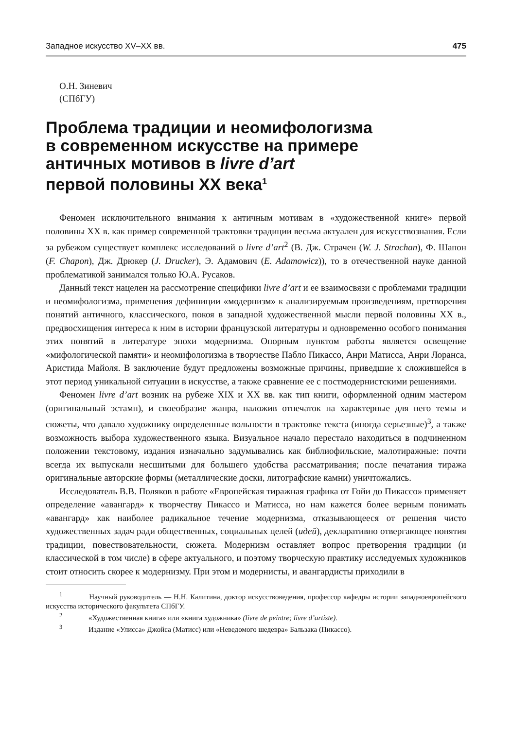Западное искусство XV–XX вв. 475
О.Н. Зиневич
(СПбГУ)
Проблема традиции и неомифологизма
в современном искусстве на примере
античных мотивов в livre d’art
первой половины XX века<sup>1</sup>
Феномен исключительного внимания к античным мотивам в «художественной книге» первой половины XX в. как пример современной трактовки традиции весьма актуален для искусствознания. Если за рубежом существует комплекс исследований о livre d’art<sup>2</sup> (В. Дж. Страчен (W. J. Strachan), Ф. Шапон (F. Chapon), Дж. Дрюкер (J. Drucker), Э. Адамович (E. Adamowicz)), то в отечественной науке данной проблематикой занимался только Ю.А. Русаков.
Данный текст нацелен на рассмотрение специфики livre d’art и ее взаимосвязи с проблемами традиции и неомифологизма, применения дефиниции «модернизм» к анализируемым произведениям, претворения понятий античного, классического, покоя в западной художественной мысли первой половины XX в., предвосхищения интереса к ним в истории французской литературы и одновременно особого понимания этих понятий в литературе эпохи модернизма. Опорным пунктом работы является освещение «мифологической памяти» и неомифологизма в творчестве Пабло Пикассо, Анри Матисса, Анри Лоранса, Аристида Майоля. В заключение будут предложены возможные причины, приведшие к сложившейся в этот период уникальной ситуации в искусстве, а также сравнение ее с постмодернистскими решениями.
Феномен livre d’art возник на рубеже XIX и XX вв. как тип книги, оформленной одним мастером (оригинальный эстамп), и своеобразие жанра, наложив отпечаток на характерные для него темы и сюжеты, что давало художнику определенные вольности в трактовке текста (иногда серьезные)<sup>3</sup>, а также возможность выбора художественного языка. Визуальное начало перестало находиться в подчиненном положении текстовому, издания изначально задумывались как библиофильские, малотиражные: почти всегда их выпускали несшитыми для большего удобства рассматривания; после печатания тиража оригинальные авторские формы (металлические доски, литографские камни) уничтожались.
Исследователь В.В. Поляков в работе «Европейская тиражная графика от Гойи до Пикассо» применяет определение «авангард» к творчеству Пикассо и Матисса, но нам кажется более верным понимать «авангард» как наиболее радикальное течение модернизма, отказывающееся от решения чисто художественных задач ради общественных, социальных целей (идей), декларативно отвергающее понятия традиции, повествовательности, сюжета. Модернизм оставляет вопрос претворения традиции (и классической в том числе) в сфере актуального, и поэтому творческую практику исследуемых художников стоит относить скорее к модернизму. При этом и модернисты, и авангардисты приходили в
<sup>1</sup> Научный руководитель — Н.Н. Калитина, доктор искусствоведения, профессор кафедры истории западноевропейского искусства исторического факультета СПбГУ.
<sup>2</sup> «Художественная книга» или «книга художника» (livre de peintre; livre d’artiste).
<sup>3</sup> Издание «Улисса» Джойса (Матисс) или «Неведомого шедевра» Бальзака (Пикассо).